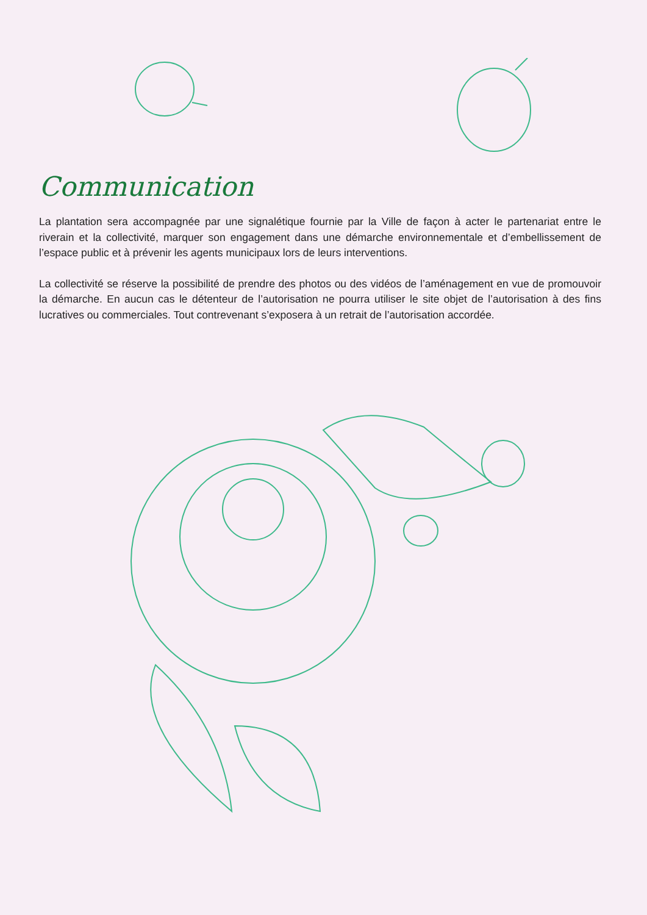Communication
La plantation sera accompagnée par une signalétique fournie par la Ville de façon à acter le partenariat entre le riverain et la collectivité, marquer son engagement dans une démarche environnementale et d’embellissement de l’espace public et à prévenir les agents municipaux lors de leurs interventions.
La collectivité se réserve la possibilité de prendre des photos ou des vidéos de l’aménagement en vue de promouvoir la démarche. En aucun cas le détenteur de l’autorisation ne pourra utiliser le site objet de l’autorisation à des fins lucratives ou commerciales. Tout contrevenant s’exposera à un retrait de l’autorisation accordée.